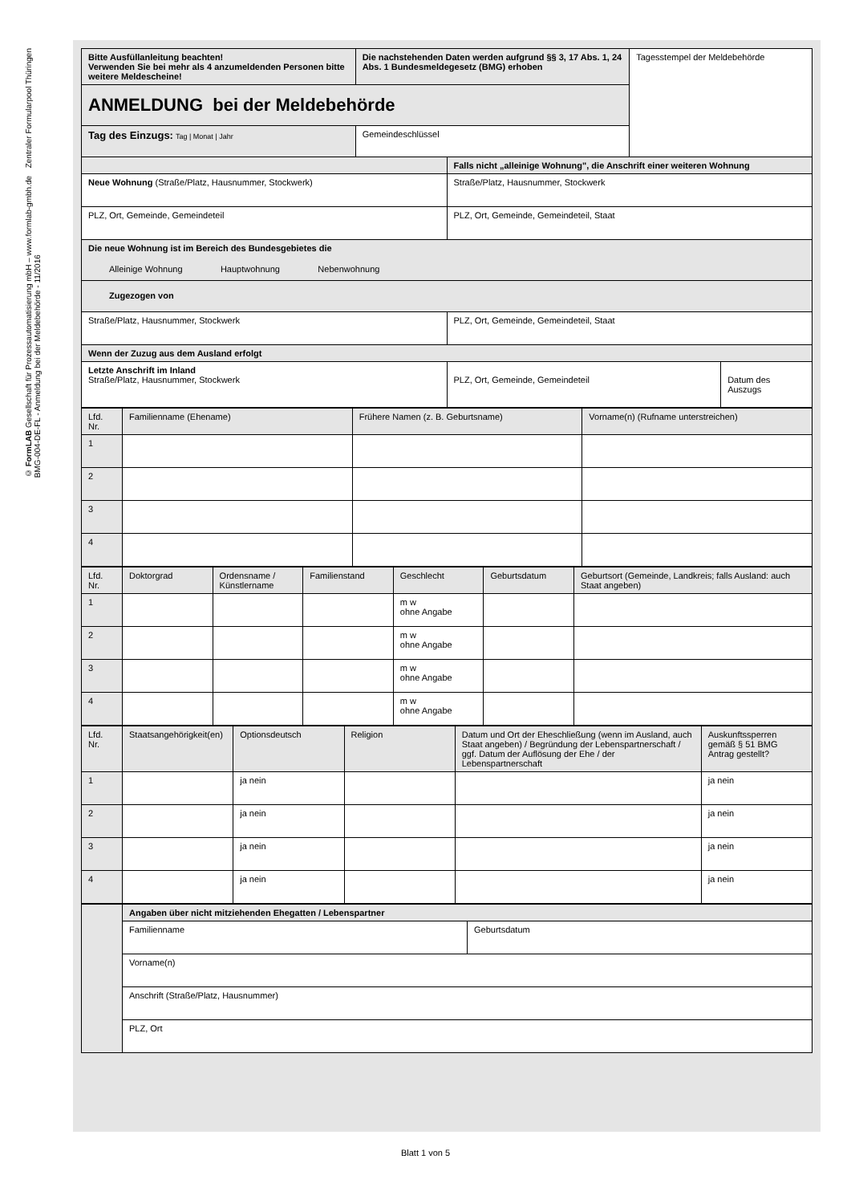Zentraler Formularpool Thüringen
© FormLAB Gesellschaft für Prozessautomatisierung mbH – www.formlab-gmbh.de
BMG-004-DE-FL - Anmeldung bei der Meldebehörde - 11/2016
| Bitte Ausfüllanleitung beachten! Verwenden Sie bei mehr als 4 anzumeldenden Personen bitte weitere Meldescheine! | Die nachstehenden Daten werden aufgrund §§ 3, 17 Abs. 1, 24 Abs. 1 Bundesmeldegesetz (BMG) erhoben | | Tagesstempel der Meldebehörde | |
| ANMELDUNG bei der Meldebehörde | | | | |
| Tag des Einzugs: Tag / Monat / Jahr | Gemeindeschlüssel | | | |
| | | Falls nicht „alleinige Wohnung", die Anschrift einer weiteren Wohnung | | |
| Neue Wohnung (Straße/Platz, Hausnummer, Stockwerk) | | Straße/Platz, Hausnummer, Stockwerk | | |
| PLZ, Ort, Gemeinde, Gemeindeteil | | PLZ, Ort, Gemeinde, Gemeindeteil, Staat | | |
| Die neue Wohnung ist im Bereich des Bundesgebietes die Alleinige Wohnung Hauptwohnung Nebenwohnung | | | | |
| Zugezogen von | | | | |
| Straße/Platz, Hausnummer, Stockwerk | | PLZ, Ort, Gemeinde, Gemeindeteil, Staat | | |
| Wenn der Zuzug aus dem Ausland erfolgt | | | | |
| Letzte Anschrift im Inland Straße/Platz, Hausnummer, Stockwerk | | PLZ, Ort, Gemeinde, Gemeindeteil | | Datum des Auszugs |
| Lfd. Nr. | Familienname (Ehename) | Frühere Namen (z. B. Geburtsname) | Vorname(n) (Rufname unterstreichen) |
| 1 | | | |
| 2 | | | |
| 3 | | | |
| 4 | | | |
| Lfd. Nr. | Doktorgrad | Ordensname / Künstlername | Familienstand | Geschlecht | Geburtsdatum | Geburtsort (Gemeinde, Landkreis; falls Ausland: auch Staat angeben) |
| 1 | | | | m w ohne Angabe | | |
| 2 | | | | m w ohne Angabe | | |
| 3 | | | | m w ohne Angabe | | |
| 4 | | | | m w ohne Angabe | | |
| Lfd. Nr. | Staatsangehörigkeit(en) | Optionsdeutsch | Religion | Datum und Ort der Eheschließung (wenn im Ausland, auch Staat angeben) / Begründung der Lebenspartnerschaft / ggf. Datum der Auflösung der Ehe / der Lebenspartnerschaft | Auskunftssperren gemäß § 51 BMG Antrag gestellt? |
| 1 | | ja nein | | | ja nein |
| 2 | | ja nein | | | ja nein |
| 3 | | ja nein | | | ja nein |
| 4 | | ja nein | | | ja nein |
| | Angaben über nicht mitziehenden Ehegatten / Lebenspartner | |
| | Familienname | Geburtsdatum |
| | Vorname(n) | |
| | Anschrift (Straße/Platz, Hausnummer) | |
| | PLZ, Ort | |
Blatt 1 von 5